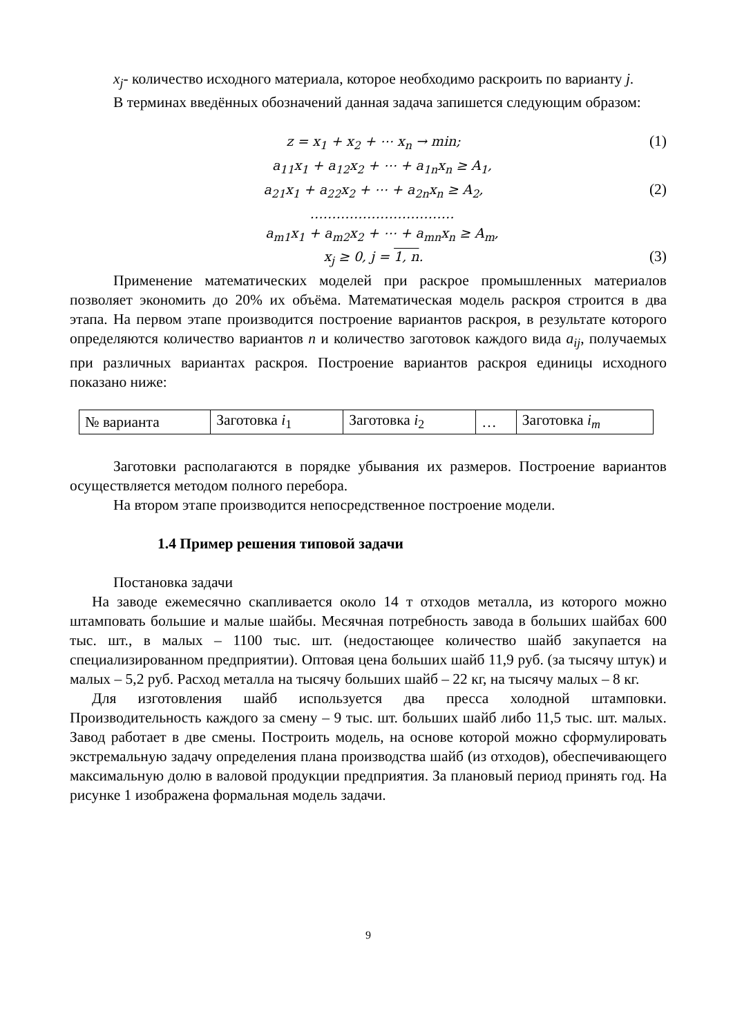x<sub>j</sub>- количество исходного материала, которое необходимо раскроить по варианту j.
В терминах введённых обозначений данная задача запишется следующим образом:
z = x<sub>1</sub> + x<sub>2</sub> + ⋯ x<sub>n</sub> → min; (1)
a<sub>11</sub>x<sub>1</sub> + a<sub>12</sub>x<sub>2</sub> + ⋯ + a<sub>1n</sub>x<sub>n</sub> ≥ A<sub>1</sub>,
a<sub>21</sub>x<sub>1</sub> + a<sub>22</sub>x<sub>2</sub> + ⋯ + a<sub>2n</sub>x<sub>n</sub> ≥ A<sub>2</sub>, (2)
……………………………
a<sub>m1</sub>x<sub>1</sub> + a<sub>m2</sub>x<sub>2</sub> + ⋯ + a<sub>mn</sub>x<sub>n</sub> ≥ A<sub>m</sub>,
x<sub>j</sub> ≥ 0, j = 1, n. (3)
Применение математических моделей при раскрое промышленных материалов позволяет экономить до 20% их объёма. Математическая модель раскроя строится в два этапа. На первом этапе производится построение вариантов раскроя, в результате которого определяются количество вариантов n и количество заготовок каждого вида a<sub>ij</sub>, получаемых при различных вариантах раскроя. Построение вариантов раскроя единицы исходного показано ниже:
| № варианта | Заготовка i<sub>1</sub> | Заготовка i<sub>2</sub> | … | Заготовка i<sub>m</sub> |
Заготовки располагаются в порядке убывания их размеров. Построение вариантов осуществляется методом полного перебора.
На втором этапе производится непосредственное построение модели.
1.4 Пример решения типовой задачи
Постановка задачи
На заводе ежемесячно скапливается около 14 т отходов металла, из которого можно штамповать большие и малые шайбы. Месячная потребность завода в больших шайбах 600 тыс. шт., в малых – 1100 тыс. шт. (недостающее количество шайб закупается на специализированном предприятии). Оптовая цена больших шайб 11,9 руб. (за тысячу штук) и малых – 5,2 руб. Расход металла на тысячу больших шайб – 22 кг, на тысячу малых – 8 кг.
Для изготовления шайб используется два пресса холодной штамповки. Производительность каждого за смену – 9 тыс. шт. больших шайб либо 11,5 тыс. шт. малых. Завод работает в две смены. Построить модель, на основе которой можно сформулировать экстремальную задачу определения плана производства шайб (из отходов), обеспечивающего максимальную долю в валовой продукции предприятия. За плановый период принять год. На рисунке 1 изображена формальная модель задачи.
9